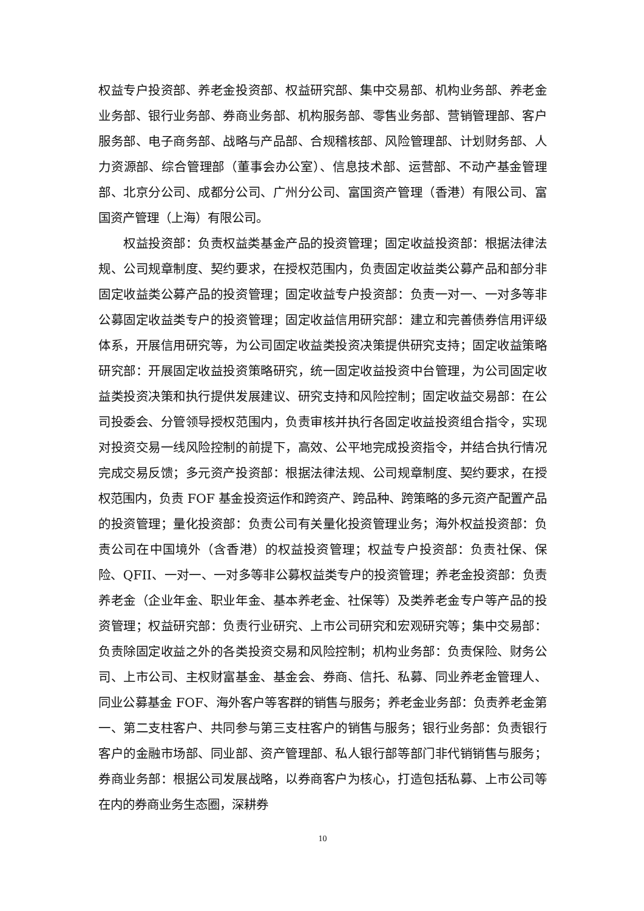权益专户投资部、养老金投资部、权益研究部、集中交易部、机构业务部、养老金业务部、银行业务部、券商业务部、机构服务部、零售业务部、营销管理部、客户服务部、电子商务部、战略与产品部、合规稽核部、风险管理部、计划财务部、人力资源部、综合管理部（董事会办公室）、信息技术部、运营部、不动产基金管理部、北京分公司、成都分公司、广州分公司、富国资产管理（香港）有限公司、富国资产管理（上海）有限公司。
权益投资部：负责权益类基金产品的投资管理；固定收益投资部：根据法律法规、公司规章制度、契约要求，在授权范围内，负责固定收益类公募产品和部分非固定收益类公募产品的投资管理；固定收益专户投资部：负责一对一、一对多等非公募固定收益类专户的投资管理；固定收益信用研究部：建立和完善债券信用评级体系，开展信用研究等，为公司固定收益类投资决策提供研究支持；固定收益策略研究部：开展固定收益投资策略研究，统一固定收益投资中台管理，为公司固定收益类投资决策和执行提供发展建议、研究支持和风险控制；固定收益交易部：在公司投委会、分管领导授权范围内，负责审核并执行各固定收益投资组合指令，实现对投资交易一线风险控制的前提下，高效、公平地完成投资指令，并结合执行情况完成交易反馈；多元资产投资部：根据法律法规、公司规章制度、契约要求，在授权范围内，负责 FOF 基金投资运作和跨资产、跨品种、跨策略的多元资产配置产品的投资管理；量化投资部：负责公司有关量化投资管理业务；海外权益投资部：负责公司在中国境外（含香港）的权益投资管理；权益专户投资部：负责社保、保险、QFII、一对一、一对多等非公募权益类专户的投资管理；养老金投资部：负责养老金（企业年金、职业年金、基本养老金、社保等）及类养老金专户等产品的投资管理；权益研究部：负责行业研究、上市公司研究和宏观研究等；集中交易部：负责除固定收益之外的各类投资交易和风险控制；机构业务部：负责保险、财务公司、上市公司、主权财富基金、基金会、券商、信托、私募、同业养老金管理人、同业公募基金 FOF、海外客户等客群的销售与服务；养老金业务部：负责养老金第一、第二支柱客户、共同参与第三支柱客户的销售与服务；银行业务部：负责银行客户的金融市场部、同业部、资产管理部、私人银行部等部门非代销销售与服务；券商业务部：根据公司发展战略，以券商客户为核心，打造包括私募、上市公司等在内的券商业务生态圈，深耕券
10